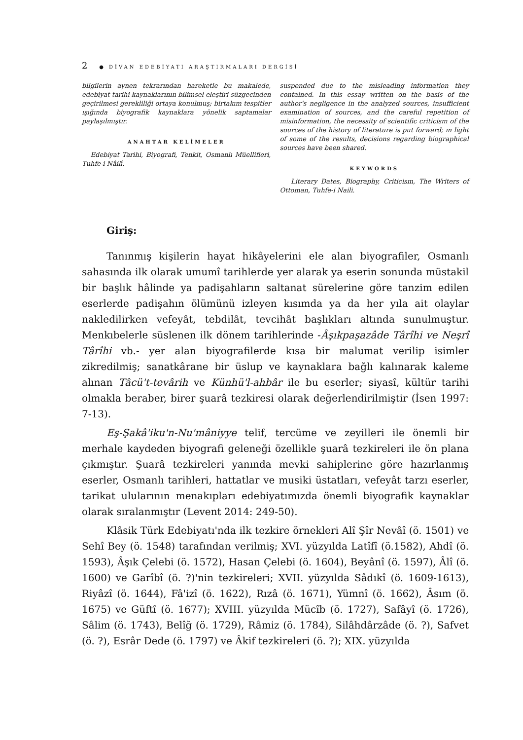2 ● DİVAN EDEBİYATI ARAŞTIRMALARI DERGİSİ
bilgilerin aynen tekrarından hareketle bu makalede, edebiyat tarihi kaynaklarının bilimsel eleştiri süzgecinden geçirilmesi gerekliliği ortaya konulmuş; birtakım tespitler ışığında biyografik kaynaklara yönelik saptamalar paylaşılmıştır.
ANAHTAR KELİMELER
Edebiyat Tarihi, Biyografi, Tenkit, Osmanlı Müellifleri, Tuhfe-i Nâilî.
suspended due to the misleading information they contained. In this essay written on the basis of the author's negligence in the analyzed sources, insufficient examination of sources, and the careful repetition of misinformation, the necessity of scientific criticism of the sources of the history of literature is put forward; ın light of some of the results, decisions regarding biographical sources have been shared.
KEYWORDS
Literary Dates, Biography, Criticism, The Writers of Ottoman, Tuhfe-i Naili.
Giriş:
Tanınmış kişilerin hayat hikâyelerini ele alan biyografiler, Osmanlı sahasında ilk olarak umumî tarihlerde yer alarak ya eserin sonunda müstakil bir başlık hâlinde ya padişahların saltanat sürelerine göre tanzim edilen eserlerde padişahın ölümünü izleyen kısımda ya da her yıla ait olaylar nakledilirken vefeyât, tebdilât, tevcihât başlıkları altında sunulmuştur. Menkıbelerle süslenen ilk dönem tarihlerinde -Âşıkpaşazâde Târîhi ve Neşrî Târîhi vb.- yer alan biyografilerde kısa bir malumat verilip isimler zikredilmiş; sanatkârane bir üslup ve kaynaklara bağlı kalınarak kaleme alınan Tâcü't-tevârih ve Künhü'l-ahbâr ile bu eserler; siyasî, kültür tarihi olmakla beraber, birer şuarâ tezkiresi olarak değerlendirilmiştir (İsen 1997: 7-13).
Eş-Şakâ'iku'n-Nu'mâniyye telif, tercüme ve zeyilleri ile önemli bir merhale kaydeden biyografi geleneği özellikle şuarâ tezkireleri ile ön plana çıkmıştır. Şuarâ tezkireleri yanında mevki sahiplerine göre hazırlanmış eserler, Osmanlı tarihleri, hattatlar ve musiki üstatları, vefeyât tarzı eserler, tarikat ulularının menakıpları edebiyatımızda önemli biyografik kaynaklar olarak sıralanmıştır (Levent 2014: 249-50).
Klâsik Türk Edebiyatı'nda ilk tezkire örnekleri Alî Şîr Nevâî (ö. 1501) ve Sehî Bey (ö. 1548) tarafından verilmiş; XVI. yüzyılda Latîfî (ö.1582), Ahdî (ö. 1593), Âşık Çelebi (ö. 1572), Hasan Çelebi (ö. 1604), Beyânî (ö. 1597), Âlî (ö. 1600) ve Garîbî (ö. ?)'nin tezkireleri; XVII. yüzyılda Sâdıkî (ö. 1609-1613), Riyâzî (ö. 1644), Fâ'izî (ö. 1622), Rızâ (ö. 1671), Yümnî (ö. 1662), Âsım (ö. 1675) ve Güftî (ö. 1677); XVIII. yüzyılda Mücîb (ö. 1727), Safâyî (ö. 1726), Sâlim (ö. 1743), Belîğ (ö. 1729), Râmiz (ö. 1784), Silâhdârzâde (ö. ?), Safvet (ö. ?), Esrâr Dede (ö. 1797) ve Âkif tezkireleri (ö. ?); XIX. yüzyılda